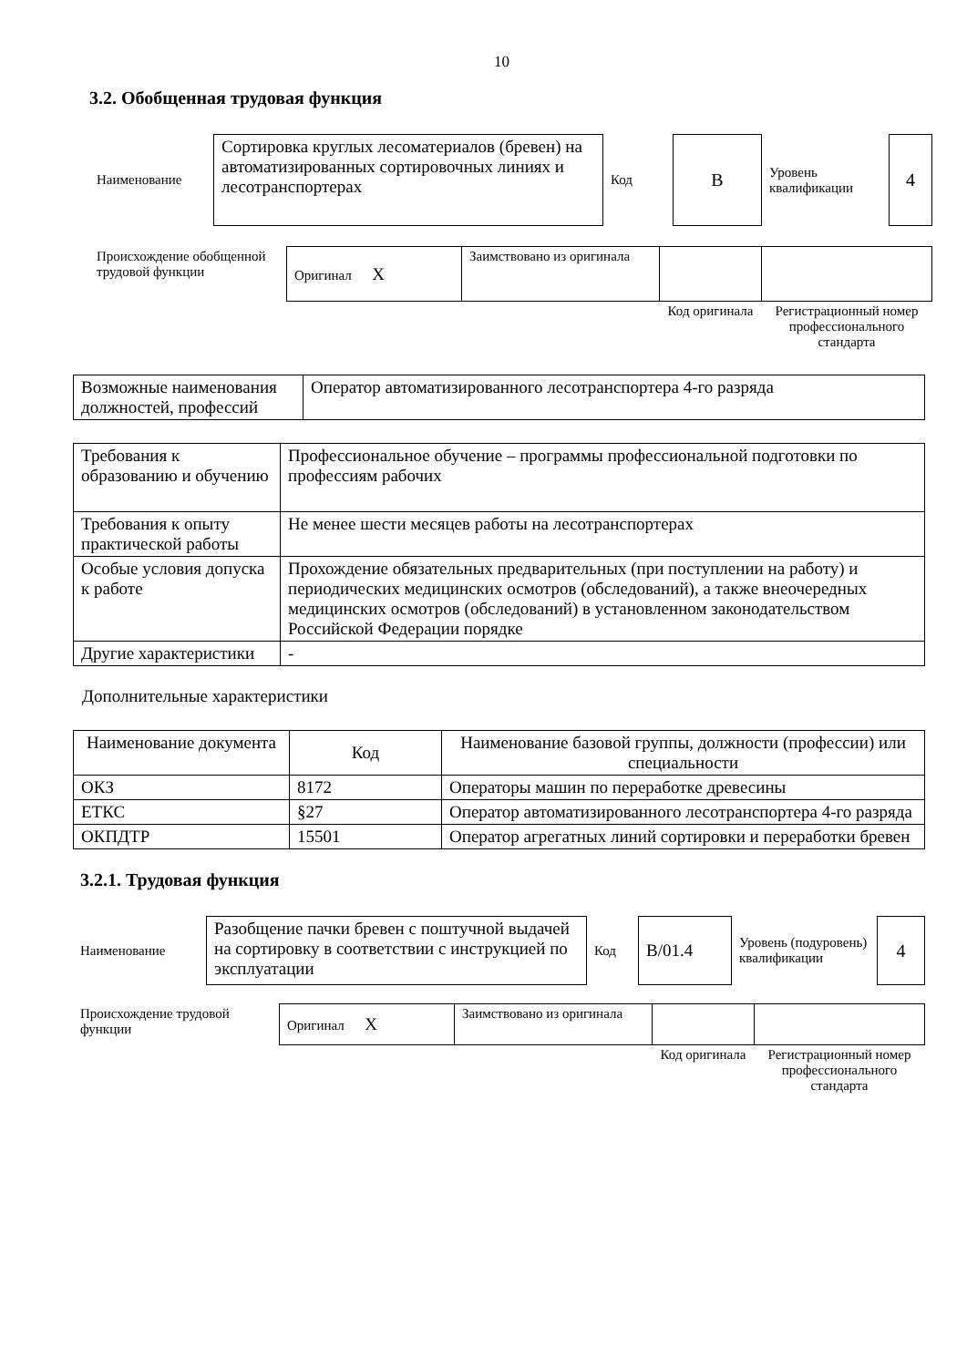10
3.2. Обобщенная трудовая функция
| Наименование | Сортировка круглых лесоматериалов (бревен) на автоматизированных сортировочных линиях и лесотранспортерах | Код | В | Уровень квалификации | 4 |
| Происхождение обобщенной трудовой функции | Оригинал X | Заимствовано из оригинала | | |
| | | | Код оригинала | Регистрационный номер профессионального стандарта |
| Возможные наименования должностей, профессий | Оператор автоматизированного лесотранспортера 4-го разряда |
| Требования к образованию и обучению | Профессиональное обучение – программы профессиональной подготовки по профессиям рабочих |
| Требования к опыту практической работы | Не менее шести месяцев работы на лесотранспортерах |
| Особые условия допуска к работе | Прохождение обязательных предварительных (при поступлении на работу) и периодических медицинских осмотров (обследований), а также внеочередных медицинских осмотров (обследований) в установленном законодательством Российской Федерации порядке |
| Другие характеристики | - |
Дополнительные характеристики
| Наименование документа | Код | Наименование базовой группы, должности (профессии) или специальности |
| --- | --- | --- |
| ОКЗ | 8172 | Операторы машин по переработке древесины |
| ЕТКС | §27 | Оператор автоматизированного лесотранспортера 4-го разряда |
| ОКПДТР | 15501 | Оператор агрегатных линий сортировки и переработки бревен |
3.2.1. Трудовая функция
| Наименование | Разобщение пачки бревен с поштучной выдачей на сортировку в соответствии с инструкцией по эксплуатации | Код | В/01.4 | Уровень (подуровень) квалификации | 4 |
| Происхождение трудовой функции | Оригинал X | Заимствовано из оригинала | | |
| | | | Код оригинала | Регистрационный номер профессионального стандарта |